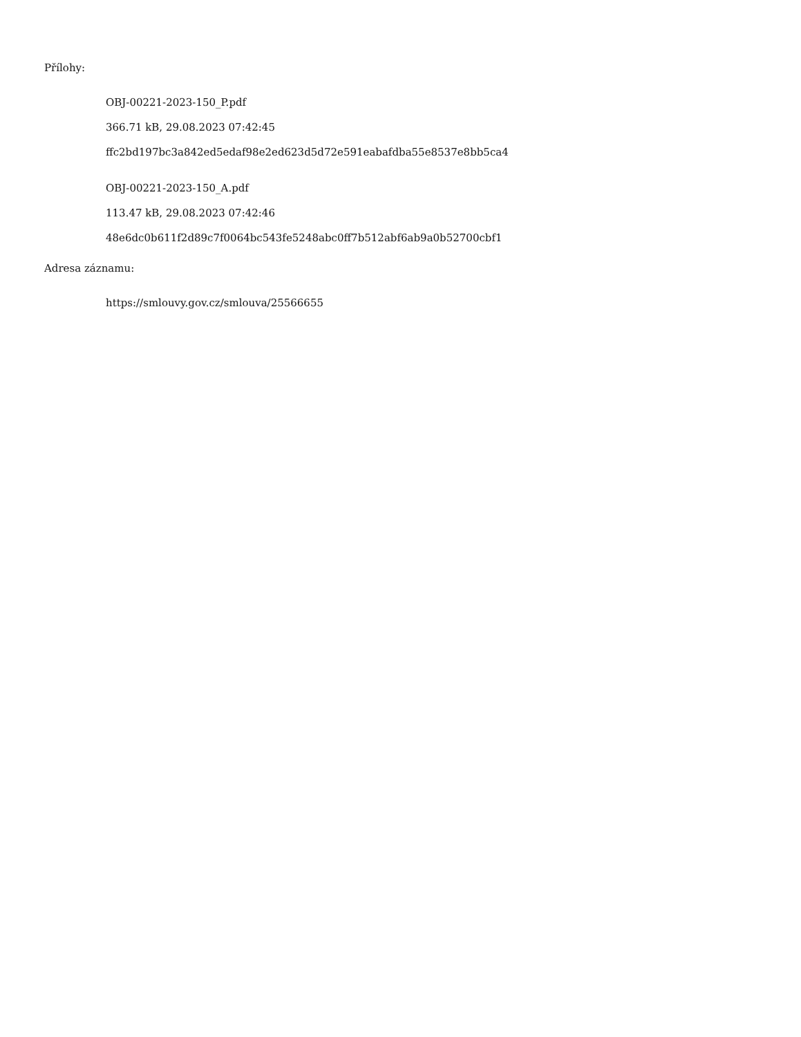Přílohy:
OBJ-00221-2023-150_P.pdf
366.71 kB, 29.08.2023 07:42:45
ffc2bd197bc3a842ed5edaf98e2ed623d5d72e591eabafdba55e8537e8bb5ca4
OBJ-00221-2023-150_A.pdf
113.47 kB, 29.08.2023 07:42:46
48e6dc0b611f2d89c7f0064bc543fe5248abc0ff7b512abf6ab9a0b52700cbf1
Adresa záznamu:
https://smlouvy.gov.cz/smlouva/25566655